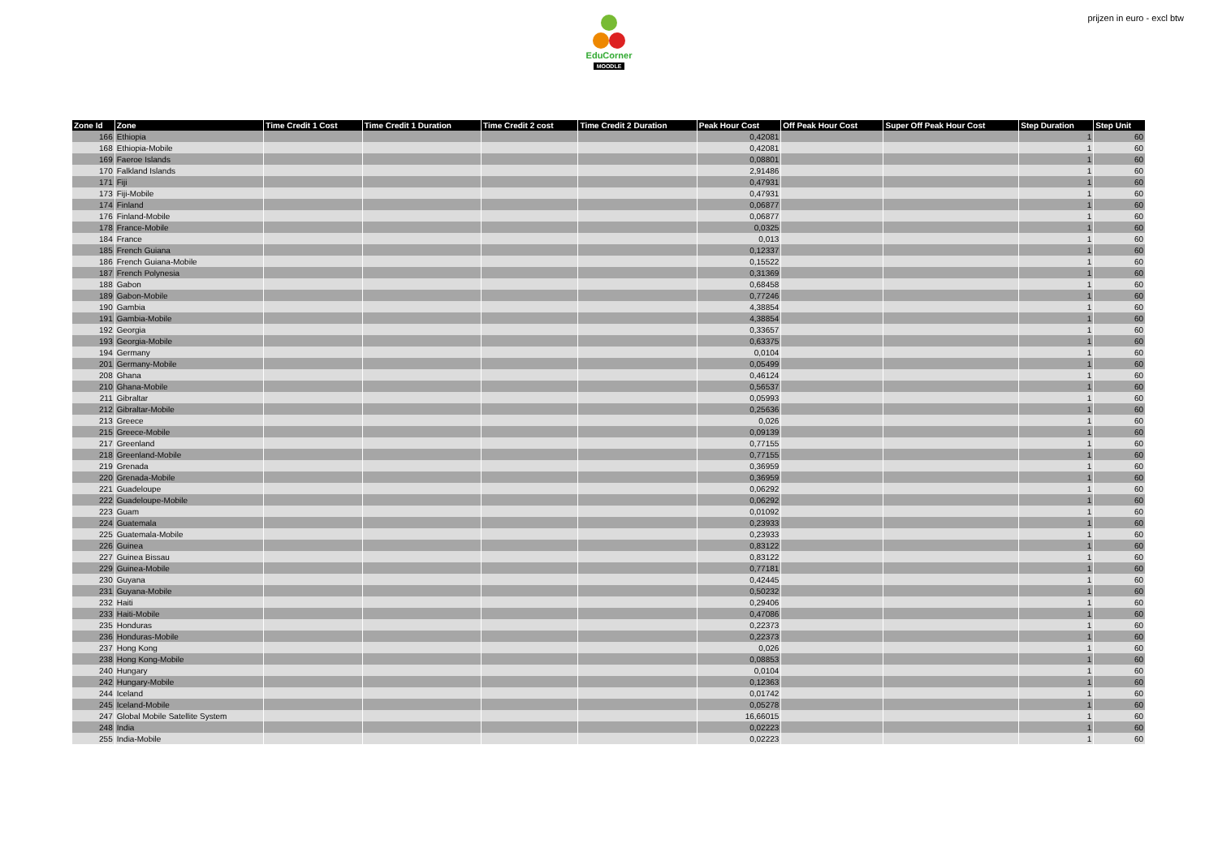EduCorner
MOODLE
prijzen in euro - excl btw
| Zone Id | Zone | Time Credit 1 Cost | Time Credit 1 Duration | Time Credit 2 cost | Time Credit 2 Duration | Peak Hour Cost | Off Peak Hour Cost | Super Off Peak Hour Cost | Step Duration | Step Unit |
| --- | --- | --- | --- | --- | --- | --- | --- | --- | --- | --- |
| 166 | Ethiopia | | | | | 0,42081 | | | 1 | 60 |
| 168 | Ethiopia-Mobile | | | | | 0,42081 | | | 1 | 60 |
| 169 | Faeroe Islands | | | | | 0,08801 | | | 1 | 60 |
| 170 | Falkland Islands | | | | | 2,91486 | | | 1 | 60 |
| 171 | Fiji | | | | | 0,47931 | | | 1 | 60 |
| 173 | Fiji-Mobile | | | | | 0,47931 | | | 1 | 60 |
| 174 | Finland | | | | | 0,06877 | | | 1 | 60 |
| 176 | Finland-Mobile | | | | | 0,06877 | | | 1 | 60 |
| 178 | France-Mobile | | | | | 0,0325 | | | 1 | 60 |
| 184 | France | | | | | 0,013 | | | 1 | 60 |
| 185 | French Guiana | | | | | 0,12337 | | | 1 | 60 |
| 186 | French Guiana-Mobile | | | | | 0,15522 | | | 1 | 60 |
| 187 | French Polynesia | | | | | 0,31369 | | | 1 | 60 |
| 188 | Gabon | | | | | 0,68458 | | | 1 | 60 |
| 189 | Gabon-Mobile | | | | | 0,77246 | | | 1 | 60 |
| 190 | Gambia | | | | | 4,38854 | | | 1 | 60 |
| 191 | Gambia-Mobile | | | | | 4,38854 | | | 1 | 60 |
| 192 | Georgia | | | | | 0,33657 | | | 1 | 60 |
| 193 | Georgia-Mobile | | | | | 0,63375 | | | 1 | 60 |
| 194 | Germany | | | | | 0,0104 | | | 1 | 60 |
| 201 | Germany-Mobile | | | | | 0,05499 | | | 1 | 60 |
| 208 | Ghana | | | | | 0,46124 | | | 1 | 60 |
| 210 | Ghana-Mobile | | | | | 0,56537 | | | 1 | 60 |
| 211 | Gibraltar | | | | | 0,05993 | | | 1 | 60 |
| 212 | Gibraltar-Mobile | | | | | 0,25636 | | | 1 | 60 |
| 213 | Greece | | | | | 0,026 | | | 1 | 60 |
| 215 | Greece-Mobile | | | | | 0,09139 | | | 1 | 60 |
| 217 | Greenland | | | | | 0,77155 | | | 1 | 60 |
| 218 | Greenland-Mobile | | | | | 0,77155 | | | 1 | 60 |
| 219 | Grenada | | | | | 0,36959 | | | 1 | 60 |
| 220 | Grenada-Mobile | | | | | 0,36959 | | | 1 | 60 |
| 221 | Guadeloupe | | | | | 0,06292 | | | 1 | 60 |
| 222 | Guadeloupe-Mobile | | | | | 0,06292 | | | 1 | 60 |
| 223 | Guam | | | | | 0,01092 | | | 1 | 60 |
| 224 | Guatemala | | | | | 0,23933 | | | 1 | 60 |
| 225 | Guatemala-Mobile | | | | | 0,23933 | | | 1 | 60 |
| 226 | Guinea | | | | | 0,83122 | | | 1 | 60 |
| 227 | Guinea Bissau | | | | | 0,83122 | | | 1 | 60 |
| 229 | Guinea-Mobile | | | | | 0,77181 | | | 1 | 60 |
| 230 | Guyana | | | | | 0,42445 | | | 1 | 60 |
| 231 | Guyana-Mobile | | | | | 0,50232 | | | 1 | 60 |
| 232 | Haiti | | | | | 0,29406 | | | 1 | 60 |
| 233 | Haiti-Mobile | | | | | 0,47086 | | | 1 | 60 |
| 235 | Honduras | | | | | 0,22373 | | | 1 | 60 |
| 236 | Honduras-Mobile | | | | | 0,22373 | | | 1 | 60 |
| 237 | Hong Kong | | | | | 0,026 | | | 1 | 60 |
| 238 | Hong Kong-Mobile | | | | | 0,08853 | | | 1 | 60 |
| 240 | Hungary | | | | | 0,0104 | | | 1 | 60 |
| 242 | Hungary-Mobile | | | | | 0,12363 | | | 1 | 60 |
| 244 | Iceland | | | | | 0,01742 | | | 1 | 60 |
| 245 | Iceland-Mobile | | | | | 0,05278 | | | 1 | 60 |
| 247 | Global Mobile Satellite System | | | | | 16,66015 | | | 1 | 60 |
| 248 | India | | | | | 0,02223 | | | 1 | 60 |
| 255 | India-Mobile | | | | | 0,02223 | | | 1 | 60 |